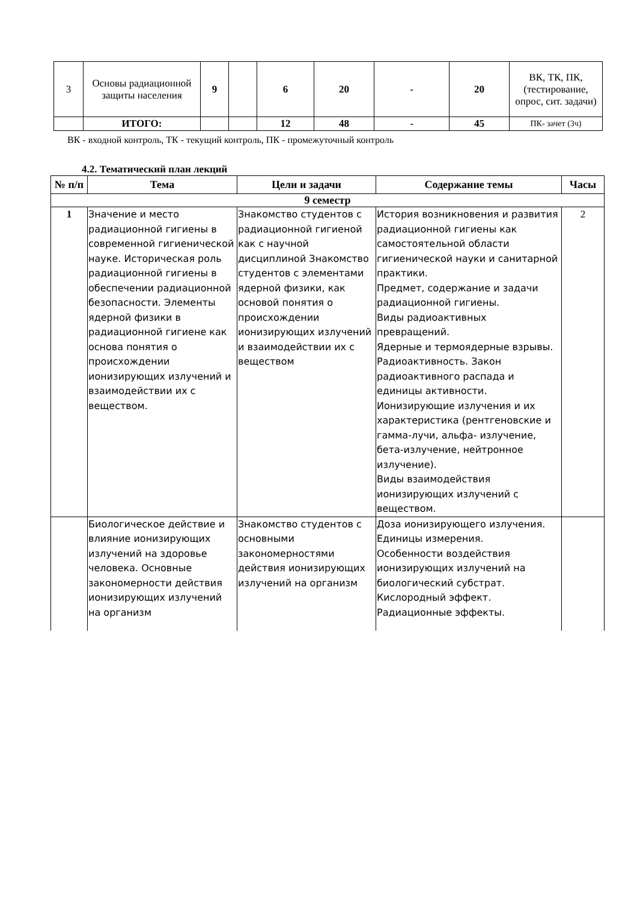| 3 | Основы радиационной защиты населения | 9 | | 6 | 20 | - | 20 | ВК, ТК, ПК, (тестирование, опрос, сит. задачи) |
| | ИТОГО: | | | 12 | 48 | - | 45 | ПК- зачет (3ч) |
ВК - входной контроль, ТК - текущий контроль, ПК - промежуточный контроль
4.2. Тематический план лекций
| № п/п | Тема | Цели и задачи | Содержание темы | Часы |
| --- | --- | --- | --- | --- |
| 9 семестр | | | | |
| 1 | Значение и место радиационной гигиены в современной гигиенической науке. Историческая роль радиационной гигиены в обеспечении радиационной безопасности. Элементы ядерной физики в радиационной гигиене как основа понятия о происхождении ионизирующих излучений и взаимодействии их с веществом. | Знакомство студентов с радиационной гигиеной как с научной дисциплиной Знакомство студентов с элементами ядерной физики, как основой понятия о происхождении ионизирующих излучений и взаимодействии их с веществом | История возникновения и развития радиационной гигиены как самостоятельной области гигиенической науки и санитарной практики. Предмет, содержание и задачи радиационной гигиены. Виды радиоактивных превращений. Ядерные и термоядерные взрывы. Радиоактивность. Закон радиоактивного распада и единицы активности. Ионизирующие излучения и их характеристика (рентгеновские и гамма-лучи, альфа- излучение, бета-излучение, нейтронное излучение). Виды взаимодействия ионизирующих излучений с веществом. | 2 |
| | Биологическое действие и влияние ионизирующих излучений на здоровье человека. Основные закономерности действия ионизирующих излучений на организм | Знакомство студентов с основными закономерностями действия ионизирующих излучений на организм | Доза ионизирующего излучения. Единицы измерения. Особенности воздействия ионизирующих излучений на биологический субстрат. Кислородный эффект. Радиационные эффекты. | |